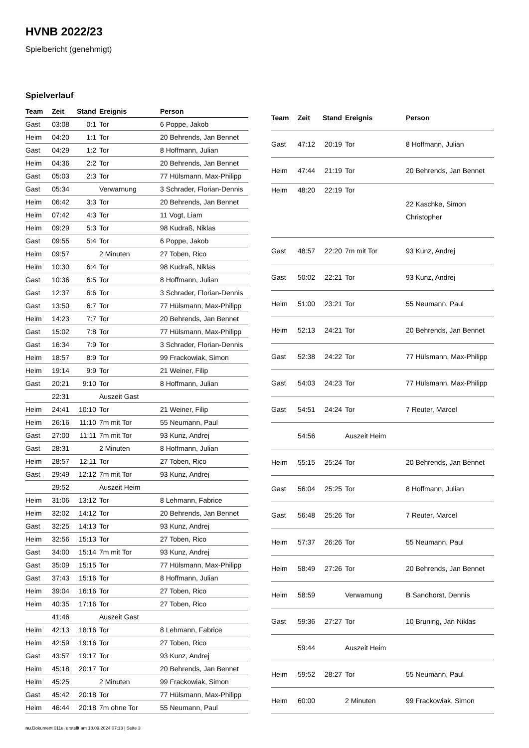HVNB 2022/23
Spielbericht (genehmigt)
Spielverlauf
| Team | Zeit | Stand | Ereignis | Person |
| --- | --- | --- | --- | --- |
| Gast | 03:08 | 0:1 | Tor | 6 Poppe, Jakob |
| Heim | 04:20 | 1:1 | Tor | 20 Behrends, Jan Bennet |
| Gast | 04:29 | 1:2 | Tor | 8 Hoffmann, Julian |
| Heim | 04:36 | 2:2 | Tor | 20 Behrends, Jan Bennet |
| Gast | 05:03 | 2:3 | Tor | 77 Hülsmann, Max-Philipp |
| Gast | 05:34 | | Verwarnung | 3 Schrader, Florian-Dennis |
| Heim | 06:42 | 3:3 | Tor | 20 Behrends, Jan Bennet |
| Heim | 07:42 | 4:3 | Tor | 11 Vogt, Liam |
| Heim | 09:29 | 5:3 | Tor | 98 Kudraß, Niklas |
| Gast | 09:55 | 5:4 | Tor | 6 Poppe, Jakob |
| Heim | 09:57 | | 2 Minuten | 27 Toben, Rico |
| Heim | 10:30 | 6:4 | Tor | 98 Kudraß, Niklas |
| Gast | 10:36 | 6:5 | Tor | 8 Hoffmann, Julian |
| Gast | 12:37 | 6:6 | Tor | 3 Schrader, Florian-Dennis |
| Gast | 13:50 | 6:7 | Tor | 77 Hülsmann, Max-Philipp |
| Heim | 14:23 | 7:7 | Tor | 20 Behrends, Jan Bennet |
| Gast | 15:02 | 7:8 | Tor | 77 Hülsmann, Max-Philipp |
| Gast | 16:34 | 7:9 | Tor | 3 Schrader, Florian-Dennis |
| Heim | 18:57 | 8:9 | Tor | 99 Frackowiak, Simon |
| Heim | 19:14 | 9:9 | Tor | 21 Weiner, Filip |
| Gast | 20:21 | 9:10 | Tor | 8 Hoffmann, Julian |
| | 22:31 | | Auszeit Gast | |
| Heim | 24:41 | 10:10 | Tor | 21 Weiner, Filip |
| Heim | 26:16 | 11:10 | 7m mit Tor | 55 Neumann, Paul |
| Gast | 27:00 | 11:11 | 7m mit Tor | 93 Kunz, Andrej |
| Gast | 28:31 | | 2 Minuten | 8 Hoffmann, Julian |
| Heim | 28:57 | 12:11 | Tor | 27 Toben, Rico |
| Gast | 29:49 | 12:12 | 7m mit Tor | 93 Kunz, Andrej |
| | 29:52 | | Auszeit Heim | |
| Heim | 31:06 | 13:12 | Tor | 8 Lehmann, Fabrice |
| Heim | 32:02 | 14:12 | Tor | 20 Behrends, Jan Bennet |
| Gast | 32:25 | 14:13 | Tor | 93 Kunz, Andrej |
| Heim | 32:56 | 15:13 | Tor | 27 Toben, Rico |
| Gast | 34:00 | 15:14 | 7m mit Tor | 93 Kunz, Andrej |
| Gast | 35:09 | 15:15 | Tor | 77 Hülsmann, Max-Philipp |
| Gast | 37:43 | 15:16 | Tor | 8 Hoffmann, Julian |
| Heim | 39:04 | 16:16 | Tor | 27 Toben, Rico |
| Heim | 40:35 | 17:16 | Tor | 27 Toben, Rico |
| | 41:46 | | Auszeit Gast | |
| Heim | 42:13 | 18:16 | Tor | 8 Lehmann, Fabrice |
| Heim | 42:59 | 19:16 | Tor | 27 Toben, Rico |
| Gast | 43:57 | 19:17 | Tor | 93 Kunz, Andrej |
| Heim | 45:18 | 20:17 | Tor | 20 Behrends, Jan Bennet |
| Heim | 45:25 | | 2 Minuten | 99 Frackowiak, Simon |
| Gast | 45:42 | 20:18 | Tor | 77 Hülsmann, Max-Philipp |
| Heim | 46:44 | 20:18 | 7m ohne Tor | 55 Neumann, Paul |
| Team | Zeit | Stand | Ereignis | Person |
| --- | --- | --- | --- | --- |
| Gast | 47:12 | 20:19 | Tor | 8 Hoffmann, Julian |
| Heim | 47:44 | 21:19 | Tor | 20 Behrends, Jan Bennet |
| Heim | 48:20 | 22:19 | Tor | 22 Kaschke, Simon Christopher |
| Gast | 48:57 | 22:20 | 7m mit Tor | 93 Kunz, Andrej |
| Gast | 50:02 | 22:21 | Tor | 93 Kunz, Andrej |
| Heim | 51:00 | 23:21 | Tor | 55 Neumann, Paul |
| Heim | 52:13 | 24:21 | Tor | 20 Behrends, Jan Bennet |
| Gast | 52:38 | 24:22 | Tor | 77 Hülsmann, Max-Philipp |
| Gast | 54:03 | 24:23 | Tor | 77 Hülsmann, Max-Philipp |
| Gast | 54:51 | 24:24 | Tor | 7 Reuter, Marcel |
| | 54:56 | | Auszeit Heim | |
| Heim | 55:15 | 25:24 | Tor | 20 Behrends, Jan Bennet |
| Gast | 56:04 | 25:25 | Tor | 8 Hoffmann, Julian |
| Gast | 56:48 | 25:26 | Tor | 7 Reuter, Marcel |
| Heim | 57:37 | 26:26 | Tor | 55 Neumann, Paul |
| Heim | 58:49 | 27:26 | Tor | 20 Behrends, Jan Bennet |
| Heim | 58:59 | | Verwarnung | B Sandhorst, Dennis |
| Gast | 59:36 | 27:27 | Tor | 10 Bruning, Jan Niklas |
| | 59:44 | | Auszeit Heim | |
| Heim | 59:52 | 28:27 | Tor | 55 Neumann, Paul |
| Heim | 60:00 | | 2 Minuten | 99 Frackowiak, Simon |
nu.Dokument 011e, erstellt am 18.09.2024 07:13 | Seite 3